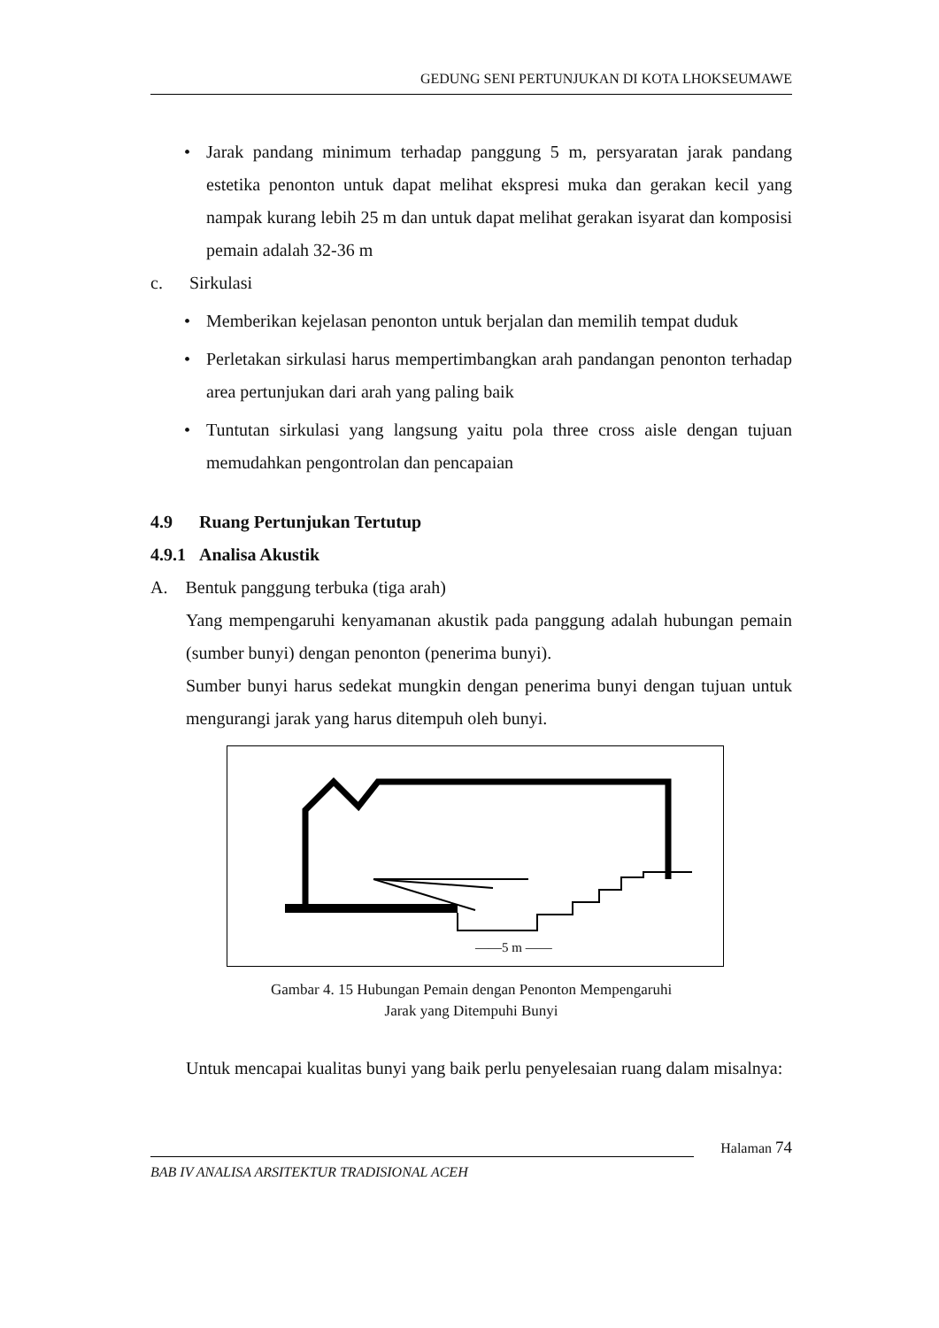GEDUNG SENI PERTUNJUKAN DI KOTA LHOKSEUMAWE
• Jarak pandang minimum terhadap panggung 5 m, persyaratan jarak pandang estetika penonton untuk dapat melihat ekspresi muka dan gerakan kecil yang nampak kurang lebih 25 m dan untuk dapat melihat gerakan isyarat dan komposisi pemain adalah 32-36 m
c. Sirkulasi
• Memberikan kejelasan penonton untuk berjalan dan memilih tempat duduk
• Perletakan sirkulasi harus mempertimbangkan arah pandangan penonton terhadap area pertunjukan dari arah yang paling baik
• Tuntutan sirkulasi yang langsung yaitu pola three cross aisle dengan tujuan memudahkan pengontrolan dan pencapaian
4.9 Ruang Pertunjukan Tertutup
4.9.1 Analisa Akustik
A. Bentuk panggung terbuka (tiga arah)
Yang mempengaruhi kenyamanan akustik pada panggung adalah hubungan pemain (sumber bunyi) dengan penonton (penerima bunyi).
Sumber bunyi harus sedekat mungkin dengan penerima bunyi dengan tujuan untuk mengurangi jarak yang harus ditempuh oleh bunyi.
——5 m ——
Gambar 4. 15 Hubungan Pemain dengan Penonton Mempengaruhi
Jarak yang Ditempuhi Bunyi
Untuk mencapai kualitas bunyi yang baik perlu penyelesaian ruang dalam misalnya:
Halaman 74
BAB IV ANALISA ARSITEKTUR TRADISIONAL ACEH